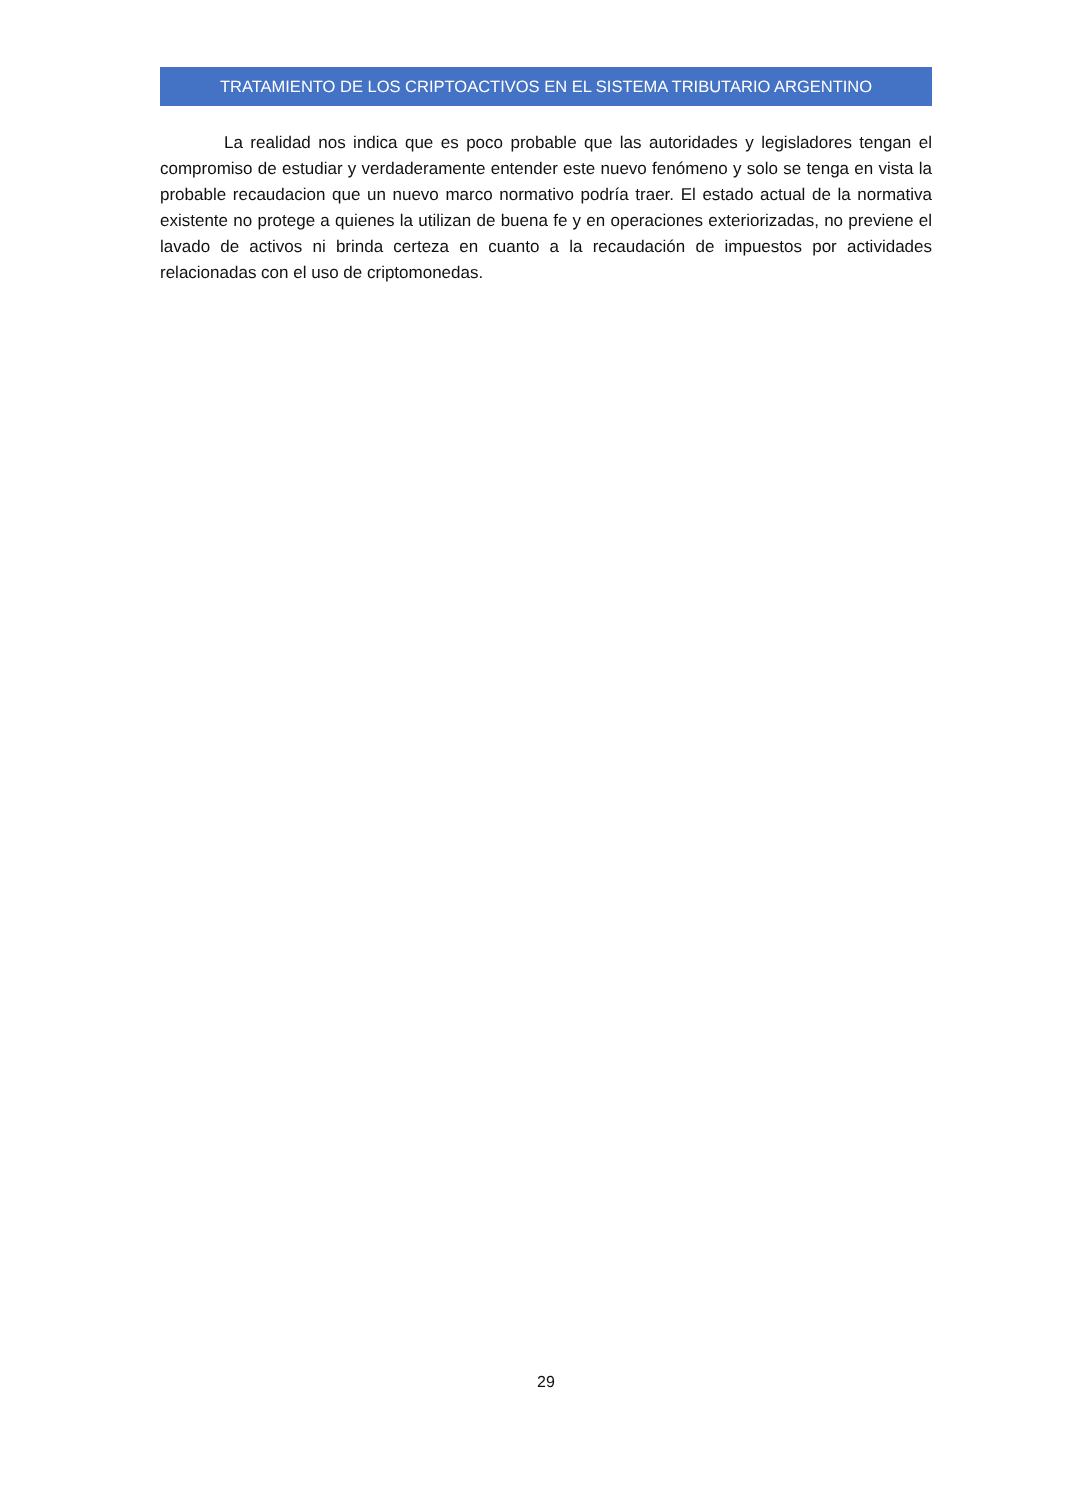TRATAMIENTO DE LOS CRIPTOACTIVOS EN EL SISTEMA TRIBUTARIO ARGENTINO
La realidad nos indica que es poco probable que las autoridades y legisladores tengan el compromiso de estudiar y verdaderamente entender este nuevo fenómeno y solo se tenga en vista la probable recaudacion que un nuevo marco normativo podría traer. El estado actual de la normativa existente no protege a quienes la utilizan de buena fe y en operaciones exteriorizadas, no previene el lavado de activos ni brinda certeza en cuanto a la recaudación de impuestos por actividades relacionadas con el uso de criptomonedas.
29